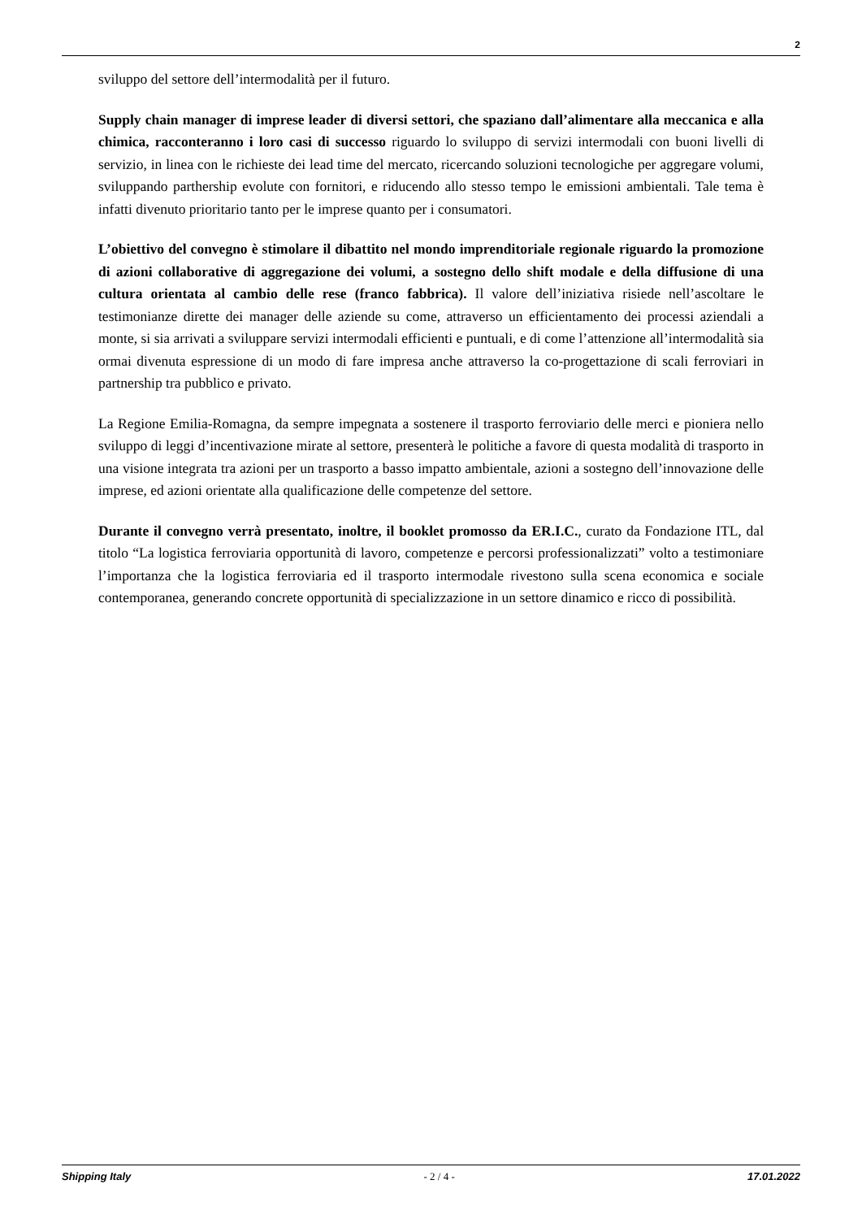2
sviluppo del settore dell’intermodalità per il futuro.
Supply chain manager di imprese leader di diversi settori, che spaziano dall’alimentare alla meccanica e alla chimica, racconteranno i loro casi di successo riguardo lo sviluppo di servizi intermodali con buoni livelli di servizio, in linea con le richieste dei lead time del mercato, ricercando soluzioni tecnologiche per aggregare volumi, sviluppando parthership evolute con fornitori, e riducendo allo stesso tempo le emissioni ambientali. Tale tema è infatti divenuto prioritario tanto per le imprese quanto per i consumatori.
L’obiettivo del convegno è stimolare il dibattito nel mondo imprenditoriale regionale riguardo la promozione di azioni collaborative di aggregazione dei volumi, a sostegno dello shift modale e della diffusione di una cultura orientata al cambio delle rese (franco fabbrica). Il valore dell’iniziativa risiede nell’ascoltare le testimonianze dirette dei manager delle aziende su come, attraverso un efficientamento dei processi aziendali a monte, si sia arrivati a sviluppare servizi intermodali efficienti e puntuali, e di come l’attenzione all’intermodalità sia ormai divenuta espressione di un modo di fare impresa anche attraverso la co-progettazione di scali ferroviari in partnership tra pubblico e privato.
La Regione Emilia-Romagna, da sempre impegnata a sostenere il trasporto ferroviario delle merci e pioniera nello sviluppo di leggi d’incentivazione mirate al settore, presenterà le politiche a favore di questa modalità di trasporto in una visione integrata tra azioni per un trasporto a basso impatto ambientale, azioni a sostegno dell’innovazione delle imprese, ed azioni orientate alla qualificazione delle competenze del settore.
Durante il convegno verrà presentato, inoltre, il booklet promosso da ER.I.C., curato da Fondazione ITL, dal titolo “La logistica ferroviaria opportunità di lavoro, competenze e percorsi professionalizzati” volto a testimoniare l’importanza che la logistica ferroviaria ed il trasporto intermodale rivestono sulla scena economica e sociale contemporanea, generando concrete opportunità di specializzazione in un settore dinamico e ricco di possibilità.
Shipping Italy - 2 / 4 - 17.01.2022